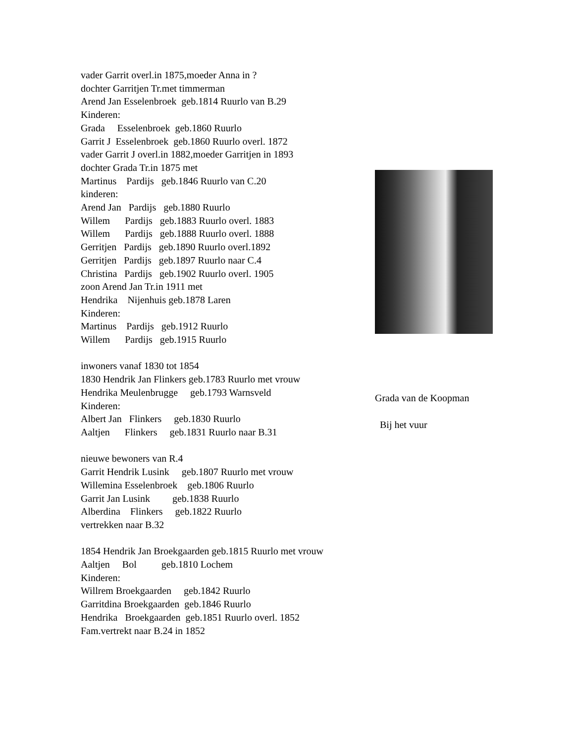vader Garrit overl.in 1875,moeder Anna in ? dochter Garritjen Tr.met timmerman Arend Jan Esselenbroek geb.1814 Ruurlo van B.29 Kinderen: Grada Esselenbroek geb.1860 Ruurlo Garrit J Esselenbroek geb.1860 Ruurlo overl. 1872 vader Garrit J overl.in 1882,moeder Garritjen in 1893 dochter Grada Tr.in 1875 met Martinus Pardijs geb.1846 Ruurlo van C.20 kinderen: Arend Jan Pardijs geb.1880 Ruurlo Willem Pardijs geb.1883 Ruurlo overl. 1883 Willem Pardijs geb.1888 Ruurlo overl. 1888 Gerritjen Pardijs geb.1890 Ruurlo overl.1892 Gerritjen Pardijs geb.1897 Ruurlo naar C.4 Christina Pardijs geb.1902 Ruurlo overl. 1905 zoon Arend Jan Tr.in 1911 met Hendrika Nijenhuis geb.1878 Laren Kinderen: Martinus Pardijs geb.1912 Ruurlo Willem Pardijs geb.1915 Ruurlo inwoners vanaf 1830 tot 1854 1830 Hendrik Jan Flinkers geb.1783 Ruurlo met vrouw Hendrika Meulenbrugge geb.1793 Warnsveld Kinderen: Albert Jan Flinkers geb.1830 Ruurlo Aaltjen Flinkers geb.1831 Ruurlo naar B.31 nieuwe bewoners van R.4 Garrit Hendrik Lusink geb.1807 Ruurlo met vrouw Willemina Esselenbroek geb.1806 Ruurlo Garrit Jan Lusink geb.1838 Ruurlo Alberdina Flinkers geb.1822 Ruurlo vertrekken naar B.32 1854 Hendrik Jan Broekgaarden geb.1815 Ruurlo met vrouw Aaltjen Bol geb.1810 Lochem Kinderen: Willrem Broekgaarden geb.1842 Ruurlo Garritdina Broekgaarden geb.1846 Ruurlo Hendrika Broekgaarden geb.1851 Ruurlo overl. 1852 Fam.vertrekt naar B.24 in 1852
Grada van de Koopman Bij het vuur